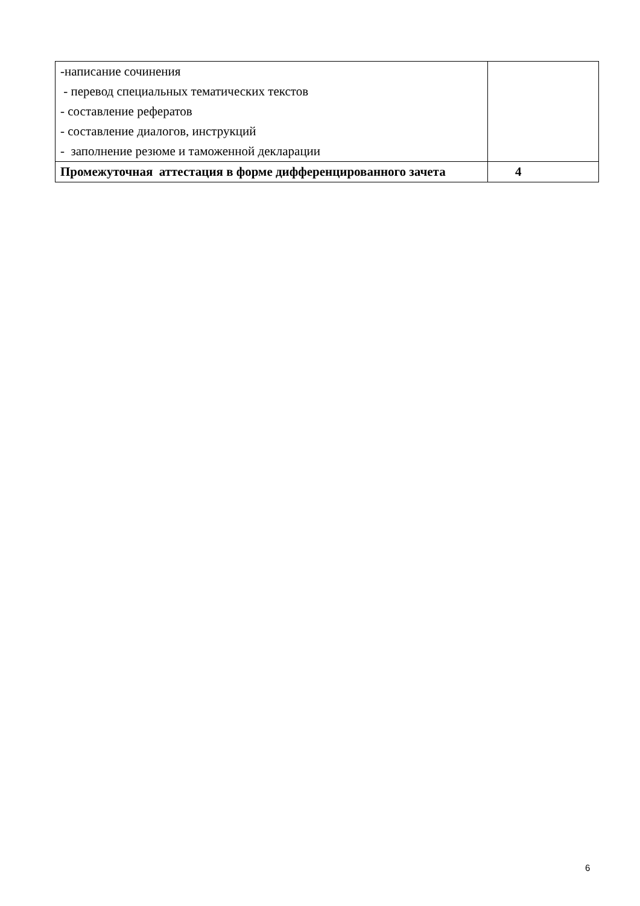| -написание сочинения - перевод специальных тематических текстов - составление рефератов - составление диалогов, инструкций - заполнение резюме и таможенной декларации | |
| Промежуточная аттестация в форме дифференцированного зачета | 4 |
6